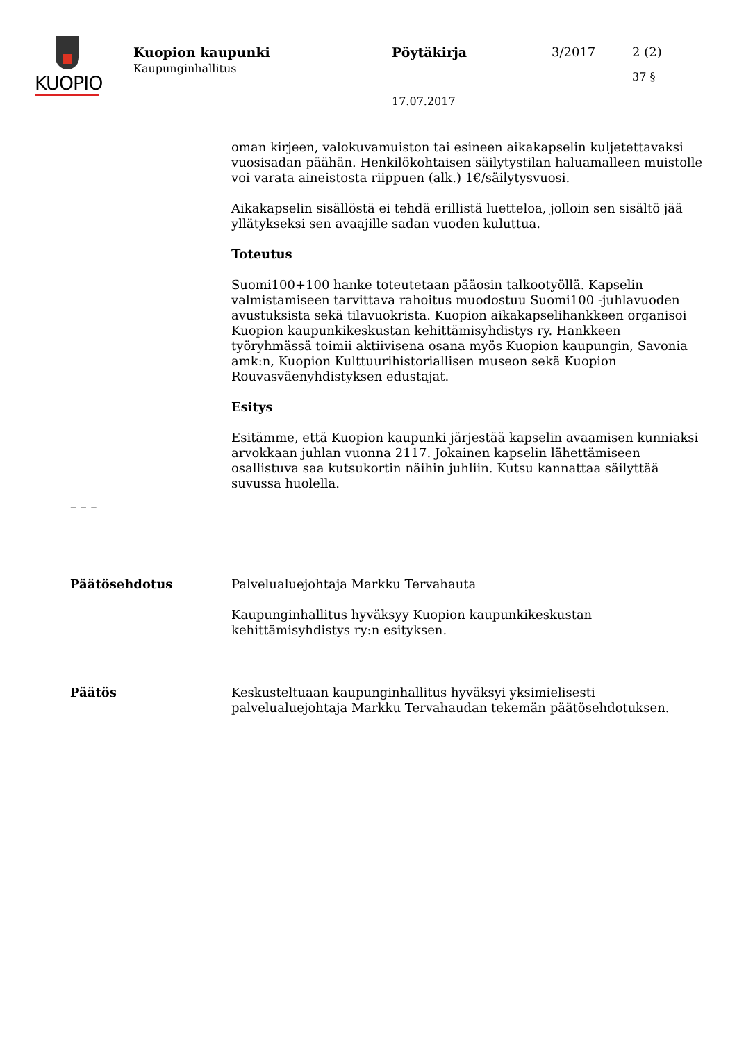KUOPIO
Kuopion kaupunki
Kaupunginhallitus
Pöytäkirja
17.07.2017
3/2017 2 (2)
37 §
oman kirjeen, valokuvamuiston tai esineen aikakapselin kuljetettavaksi vuosisadan päähän. Henkilökohtaisen säilytystilan haluamalleen muistolle voi varata aineistosta riippuen (alk.) 1€/säilytysvuosi.
Aikakapselin sisällöstä ei tehdä erillistä luetteloa, jolloin sen sisältö jää yllätykseksi sen avaajille sadan vuoden kuluttua.
Toteutus
Suomi100+100 hanke toteutetaan pääosin talkootyöllä. Kapselin valmistamiseen tarvittava rahoitus muodostuu Suomi100 -juhlavuoden avustuksista sekä tilavuokrista. Kuopion aikakapselihankkeen organisoi Kuopion kaupunkikeskustan kehittämisyhdistys ry. Hankkeen työryhmässä toimii aktiivisena osana myös Kuopion kaupungin, Savonia amk:n, Kuopion Kulttuurihistoriallisen museon sekä Kuopion Rouvasväenyhdistyksen edustajat.
Esitys
Esitämme, että Kuopion kaupunki järjestää kapselin avaamisen kunniaksi arvokkaan juhlan vuonna 2117. Jokainen kapselin lähettämiseen osallistuva saa kutsukortin näihin juhliin. Kutsu kannattaa säilyttää suvussa huolella.
– – –
Päätösehdotus Palvelualuejohtaja Markku Tervahauta
Kaupunginhallitus hyväksyy Kuopion kaupunkikeskustan kehittämisyhdistys ry:n esityksen.
Päätös Keskusteltuaan kaupunginhallitus hyväksyi yksimielisesti palvelualuejohtaja Markku Tervahaudan tekemän päätösehdotuksen.